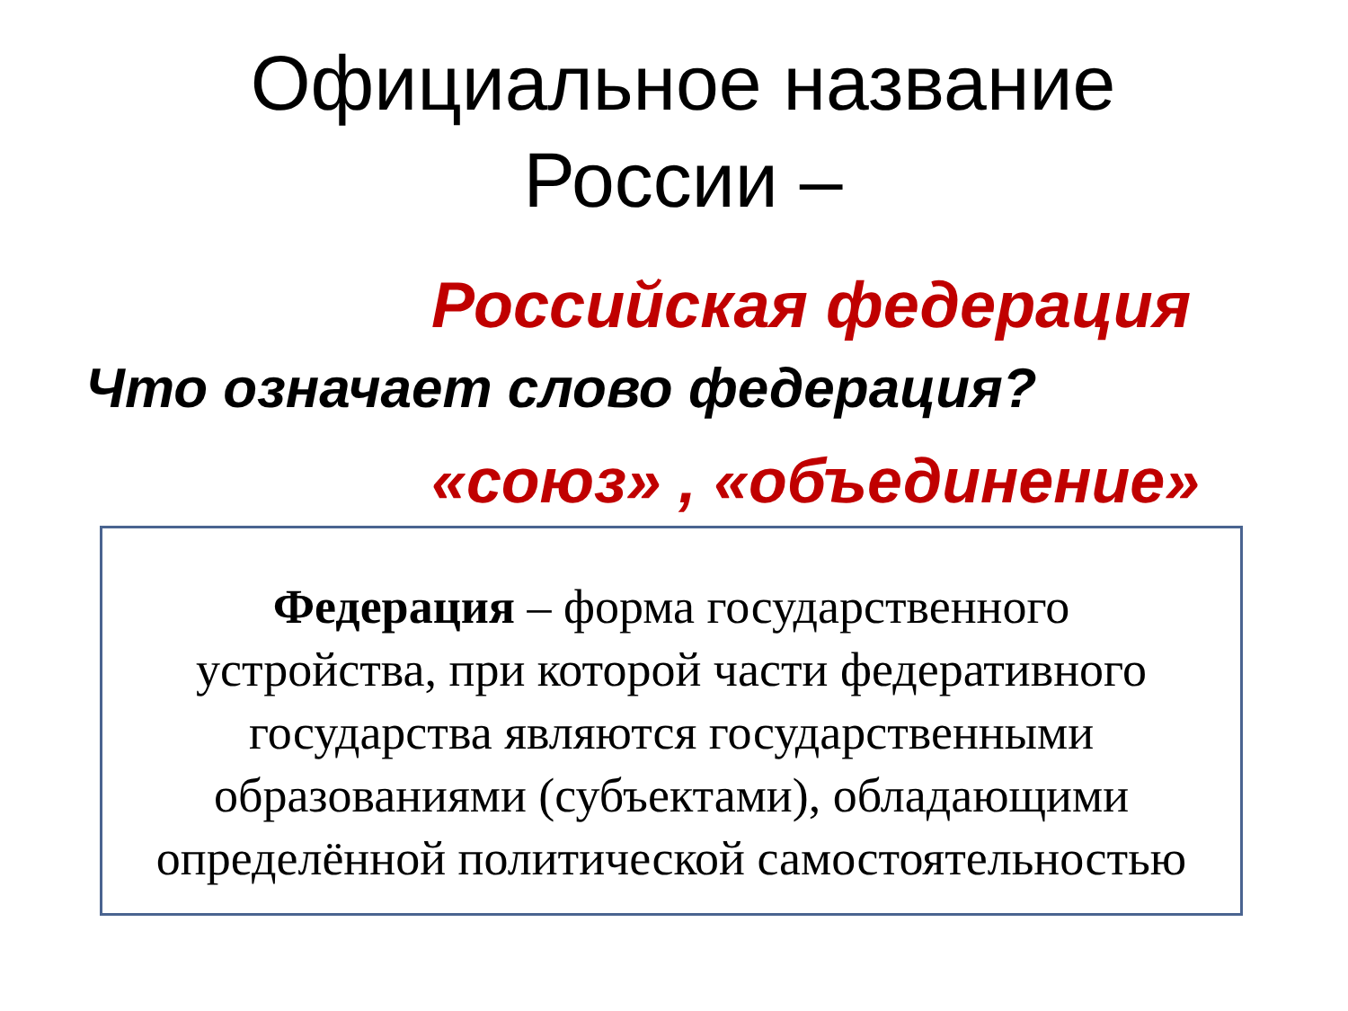Официальное название
России –
Российская федерация
Что означает слово федерация?
«союз» , «объединение»
Федерация – форма государственного
устройства, при которой части федеративного
государства являются государственными
образованиями (субъектами), обладающими
определённой политической самостоятельностью